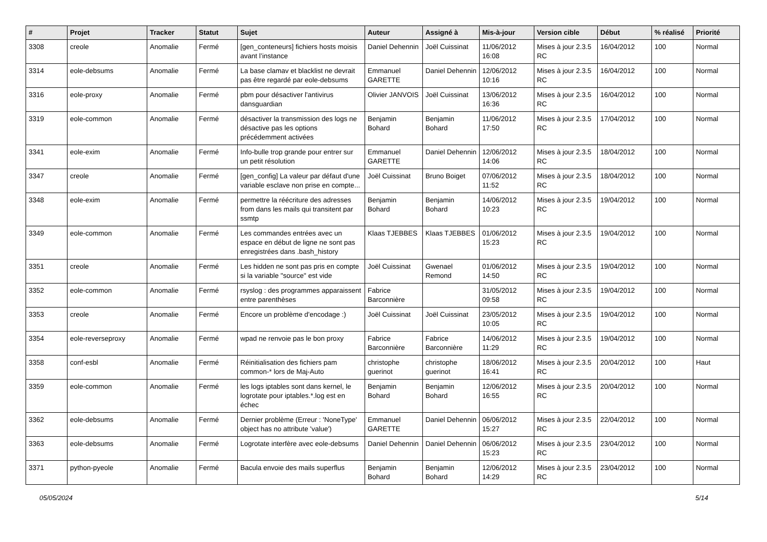| # | Projet | Tracker | Statut | Sujet | Auteur | Assigné à | Mis-à-jour | Version cible | Début | % réalisé | Priorité |
| --- | --- | --- | --- | --- | --- | --- | --- | --- | --- | --- | --- |
| 3308 | creole | Anomalie | Fermé | [gen_conteneurs] fichiers hosts moisis avant l’instance | Daniel Dehennin | Joël Cuissinat | 11/06/2012 16:08 | Mises à jour 2.3.5 RC | 16/04/2012 | 100 | Normal |
| 3314 | eole-debsums | Anomalie | Fermé | La base clamav et blacklist ne devrait pas être regardé par eole-debsums | Emmanuel GARETTE | Daniel Dehennin | 12/06/2012 10:16 | Mises à jour 2.3.5 RC | 16/04/2012 | 100 | Normal |
| 3316 | eole-proxy | Anomalie | Fermé | pbm pour désactiver l'antivirus dansguardian | Olivier JANVOIS | Joël Cuissinat | 13/06/2012 16:36 | Mises à jour 2.3.5 RC | 16/04/2012 | 100 | Normal |
| 3319 | eole-common | Anomalie | Fermé | désactiver la transmission des logs ne désactive pas les options précédemment activées | Benjamin Bohard | Benjamin Bohard | 11/06/2012 17:50 | Mises à jour 2.3.5 RC | 17/04/2012 | 100 | Normal |
| 3341 | eole-exim | Anomalie | Fermé | Info-bulle trop grande pour entrer sur un petit résolution | Emmanuel GARETTE | Daniel Dehennin | 12/06/2012 14:06 | Mises à jour 2.3.5 RC | 18/04/2012 | 100 | Normal |
| 3347 | creole | Anomalie | Fermé | [gen_config] La valeur par défaut d'une variable esclave non prise en compte... | Joël Cuissinat | Bruno Boiget | 07/06/2012 11:52 | Mises à jour 2.3.5 RC | 18/04/2012 | 100 | Normal |
| 3348 | eole-exim | Anomalie | Fermé | permettre la réécriture des adresses from dans les mails qui transitent par ssmtp | Benjamin Bohard | Benjamin Bohard | 14/06/2012 10:23 | Mises à jour 2.3.5 RC | 19/04/2012 | 100 | Normal |
| 3349 | eole-common | Anomalie | Fermé | Les commandes entrées avec un espace en début de ligne ne sont pas enregistrées dans .bash_history | Klaas TJEBBES | Klaas TJEBBES | 01/06/2012 15:23 | Mises à jour 2.3.5 RC | 19/04/2012 | 100 | Normal |
| 3351 | creole | Anomalie | Fermé | Les hidden ne sont pas pris en compte si la variable "source" est vide | Joël Cuissinat | Gwenael Remond | 01/06/2012 14:50 | Mises à jour 2.3.5 RC | 19/04/2012 | 100 | Normal |
| 3352 | eole-common | Anomalie | Fermé | rsyslog : des programmes apparaissent entre parenthèses | Fabrice Barconnière | | 31/05/2012 09:58 | Mises à jour 2.3.5 RC | 19/04/2012 | 100 | Normal |
| 3353 | creole | Anomalie | Fermé | Encore un problème d'encodage :) | Joël Cuissinat | Joël Cuissinat | 23/05/2012 10:05 | Mises à jour 2.3.5 RC | 19/04/2012 | 100 | Normal |
| 3354 | eole-reverseproxy | Anomalie | Fermé | wpad ne renvoie pas le bon proxy | Fabrice Barconnière | Fabrice Barconnière | 14/06/2012 11:29 | Mises à jour 2.3.5 RC | 19/04/2012 | 100 | Normal |
| 3358 | conf-esbl | Anomalie | Fermé | Réinitialisation des fichiers pam common-* lors de Maj-Auto | christophe guerinot | christophe guerinot | 18/06/2012 16:41 | Mises à jour 2.3.5 RC | 20/04/2012 | 100 | Haut |
| 3359 | eole-common | Anomalie | Fermé | les logs iptables sont dans kernel, le logrotate pour iptables.*.log est en échec | Benjamin Bohard | Benjamin Bohard | 12/06/2012 16:55 | Mises à jour 2.3.5 RC | 20/04/2012 | 100 | Normal |
| 3362 | eole-debsums | Anomalie | Fermé | Dernier problème (Erreur : 'NoneType' object has no attribute 'value') | Emmanuel GARETTE | Daniel Dehennin | 06/06/2012 15:27 | Mises à jour 2.3.5 RC | 22/04/2012 | 100 | Normal |
| 3363 | eole-debsums | Anomalie | Fermé | Logrotate interfère avec eole-debsums | Daniel Dehennin | Daniel Dehennin | 06/06/2012 15:23 | Mises à jour 2.3.5 RC | 23/04/2012 | 100 | Normal |
| 3371 | python-pyeole | Anomalie | Fermé | Bacula envoie des mails superflus | Benjamin Bohard | Benjamin Bohard | 12/06/2012 14:29 | Mises à jour 2.3.5 RC | 23/04/2012 | 100 | Normal |
05/05/2024 5/14